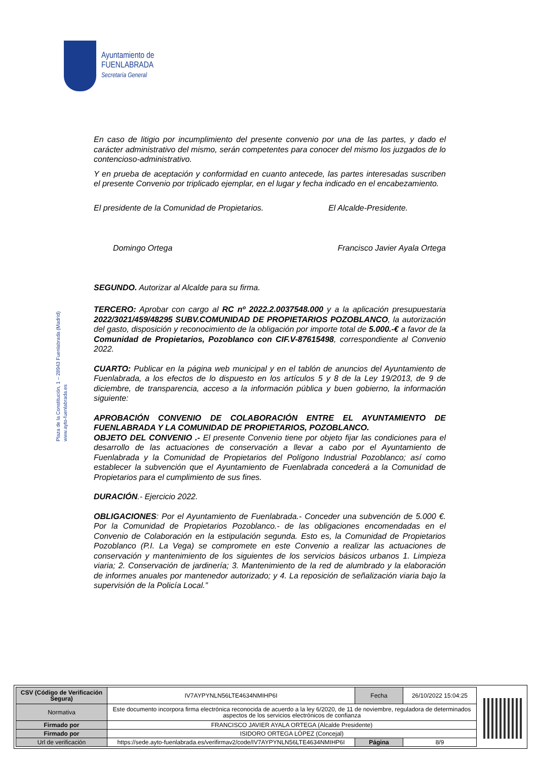Ayuntamiento de
FUENLABRADA
Secretaría General
Plaza de la Constitución, 1 – 28943 Fuenlabrada (Madrid)
www.ayto-fuenlabrada.es
En caso de litigio por incumplimiento del presente convenio por una de las partes, y dado el carácter administrativo del mismo, serán competentes para conocer del mismo los juzgados de lo contencioso-administrativo.
Y en prueba de aceptación y conformidad en cuanto antecede, las partes interesadas suscriben el presente Convenio por triplicado ejemplar, en el lugar y fecha indicado en el encabezamiento.
El presidente de la Comunidad de Propietarios. El Alcalde-Presidente.
Domingo Ortega Francisco Javier Ayala Ortega
SEGUNDO. Autorizar al Alcalde para su firma.
TERCERO: Aprobar con cargo al RC nº 2022.2.0037548.000 y a la aplicación presupuestaria 2022/3021/459/48295 SUBV.COMUNIDAD DE PROPIETARIOS POZOBLANCO, la autorización del gasto, disposición y reconocimiento de la obligación por importe total de 5.000.-€ a favor de la Comunidad de Propietarios, Pozoblanco con CIF.V-87615498, correspondiente al Convenio 2022.
CUARTO: Publicar en la página web municipal y en el tablón de anuncios del Ayuntamiento de Fuenlabrada, a los efectos de lo dispuesto en los artículos 5 y 8 de la Ley 19/2013, de 9 de diciembre, de transparencia, acceso a la información pública y buen gobierno, la información siguiente:
APROBACIÓN CONVENIO DE COLABORACIÓN ENTRE EL AYUNTAMIENTO DE FUENLABRADA Y LA COMUNIDAD DE PROPIETARIOS, POZOBLANCO.
OBJETO DEL CONVENIO .- El presente Convenio tiene por objeto fijar las condiciones para el desarrollo de las actuaciones de conservación a llevar a cabo por el Ayuntamiento de Fuenlabrada y la Comunidad de Propietarios del Polígono Industrial Pozoblanco; así como establecer la subvención que el Ayuntamiento de Fuenlabrada concederá a la Comunidad de Propietarios para el cumplimiento de sus fines.
DURACIÓN.- Ejercicio 2022.
OBLIGACIONES: Por el Ayuntamiento de Fuenlabrada.- Conceder una subvención de 5.000 €. Por la Comunidad de Propietarios Pozoblanco.- de las obligaciones encomendadas en el Convenio de Colaboración en la estipulación segunda. Esto es, la Comunidad de Propietarios Pozoblanco (P.I. La Vega) se compromete en este Convenio a realizar las actuaciones de conservación y mantenimiento de los siguientes de los servicios básicos urbanos 1. Limpieza viaria; 2. Conservación de jardinería; 3. Mantenimiento de la red de alumbrado y la elaboración de informes anuales por mantenedor autorizado; y 4. La reposición de señalización viaria bajo la supervisión de la Policía Local.”
| CSV (Código de Verificación Segura) | IV7AYPYNLN56LTE4634NMIHP6I | Fecha | 26/10/2022 15:04:25 |
| Normativa | Este documento incorpora firma electrónica reconocida de acuerdo a la ley 6/2020, de 11 de noviembre, reguladora de determinados aspectos de los servicios electrónicos de confianza | | |
| Firmado por | FRANCISCO JAVIER AYALA ORTEGA (Alcalde Presidente) | | |
| Firmado por | ISIDORO ORTEGA LÓPEZ (Concejal) | | |
| Url de verificación | https://sede.ayto-fuenlabrada.es/verifirmav2/code/IV7AYPYNLN56LTE4634NMIHP6I | Página | 8/9 |